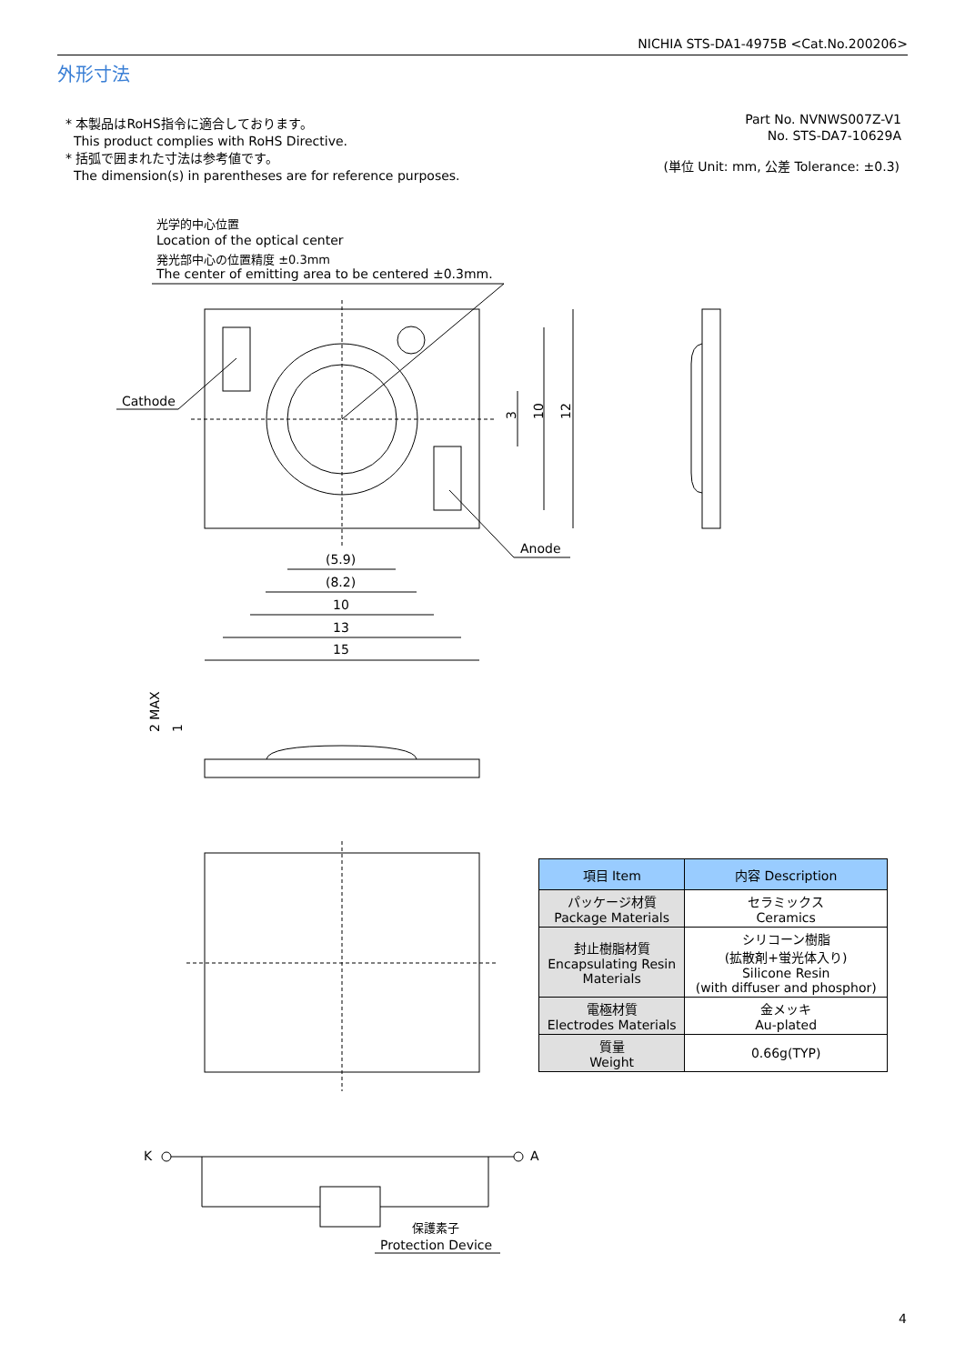NICHIA STS-DA1-4975B <Cat.No.200206>
外形寸法
* 本製品はRoHS指令に適合しております。
This product complies with RoHS Directive.
* 括弧で囲まれた寸法は参考値です。
The dimension(s) in parentheses are for reference purposes.
Part No. NVNWS007Z-V1
No. STS-DA7-10629A
(単位 Unit: mm, 公差 Tolerance: ±0.3)
光学的中心位置
Location of the optical center
発光部中心の位置精度 ±0.3mm
The center of emitting area to be centered ±0.3mm.
Cathode
Anode
(5.9)
(8.2)
10
13
15
3
10
12
2 MAX
1
K
A
保護素子
Protection Device
| 項目 Item | 内容 Description |
| --- | --- |
| パッケージ材質 Package Materials | セラミックス Ceramics |
| 封止樹脂材質 Encapsulating Resin Materials | シリコーン樹脂 (拡散剤+蛍光体入り) Silicone Resin (with diffuser and phosphor) |
| 電極材質 Electrodes Materials | 金メッキ Au-plated |
| 質量 Weight | 0.66g(TYP) |
4